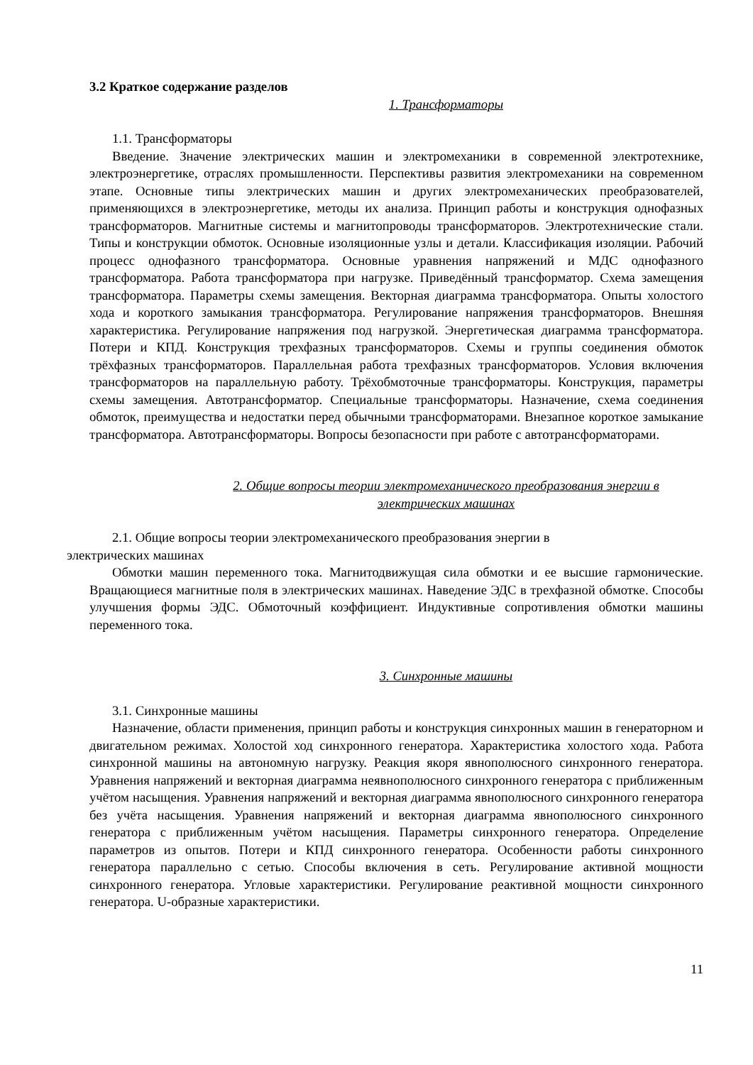3.2 Краткое содержание разделов
1. Трансформаторы
1.1. Трансформаторы
Введение. Значение электрических машин и электромеханики в современной электротехнике, электроэнергетике, отраслях промышленности. Перспективы развития электромеханики на современном этапе. Основные типы электрических машин и других электромеханических преобразователей, применяющихся в электроэнергетике, методы их анализа. Принцип работы и конструкция однофазных трансформаторов. Магнитные системы и магнитопроводы трансформаторов. Электротехнические стали. Типы и конструкции обмоток. Основные изоляционные узлы и детали. Классификация изоляции. Рабочий процесс однофазного трансформатора. Основные уравнения напряжений и МДС однофазного трансформатора. Работа трансформатора при нагрузке. Приведённый трансформатор. Схема замещения трансформатора. Параметры схемы замещения. Векторная диаграмма трансформатора. Опыты холостого хода и короткого замыкания трансформатора. Регулирование напряжения трансформаторов. Внешняя характеристика. Регулирование напряжения под нагрузкой. Энергетическая диаграмма трансформатора. Потери и КПД. Конструкция трехфазных трансформаторов. Схемы и группы соединения обмоток трёхфазных трансформаторов. Параллельная работа трехфазных трансформаторов. Условия включения трансформаторов на параллельную работу. Трёхобмоточные трансформаторы. Конструкция, параметры схемы замещения. Автотрансформатор. Специальные трансформаторы. Назначение, схема соединения обмоток, преимущества и недостатки перед обычными трансформаторами. Внезапное короткое замыкание трансформатора. Автотрансформаторы. Вопросы безопасности при работе с автотрансформаторами.
2. Общие вопросы теории электромеханического преобразования энергии в
электрических машинах
2.1. Общие вопросы теории электромеханического преобразования энергии в
электрических машинах
Обмотки машин переменного тока. Магнитодвижущая сила обмотки и ее высшие гармонические. Вращающиеся магнитные поля в электрических машинах. Наведение ЭДС в трехфазной обмотке. Способы улучшения формы ЭДС. Обмоточный коэффициент. Индуктивные сопротивления обмотки машины переменного тока.
3. Синхронные машины
3.1. Синхронные машины
Назначение, области применения, принцип работы и конструкция синхронных машин в генераторном и двигательном режимах. Холостой ход синхронного генератора. Характеристика холостого хода. Работа синхронной машины на автономную нагрузку. Реакция якоря явнополюсного синхронного генератора. Уравнения напряжений и векторная диаграмма неявнополюсного синхронного генератора с приближенным учётом насыщения. Уравнения напряжений и векторная диаграмма явнополюсного синхронного генератора без учёта насыщения. Уравнения напряжений и векторная диаграмма явнополюсного синхронного генератора с приближенным учётом насыщения. Параметры синхронного генератора. Определение параметров из опытов. Потери и КПД синхронного генератора. Особенности работы синхронного генератора параллельно с сетью. Способы включения в сеть. Регулирование активной мощности синхронного генератора. Угловые характеристики. Регулирование реактивной мощности синхронного генератора. U-образные характеристики.
11